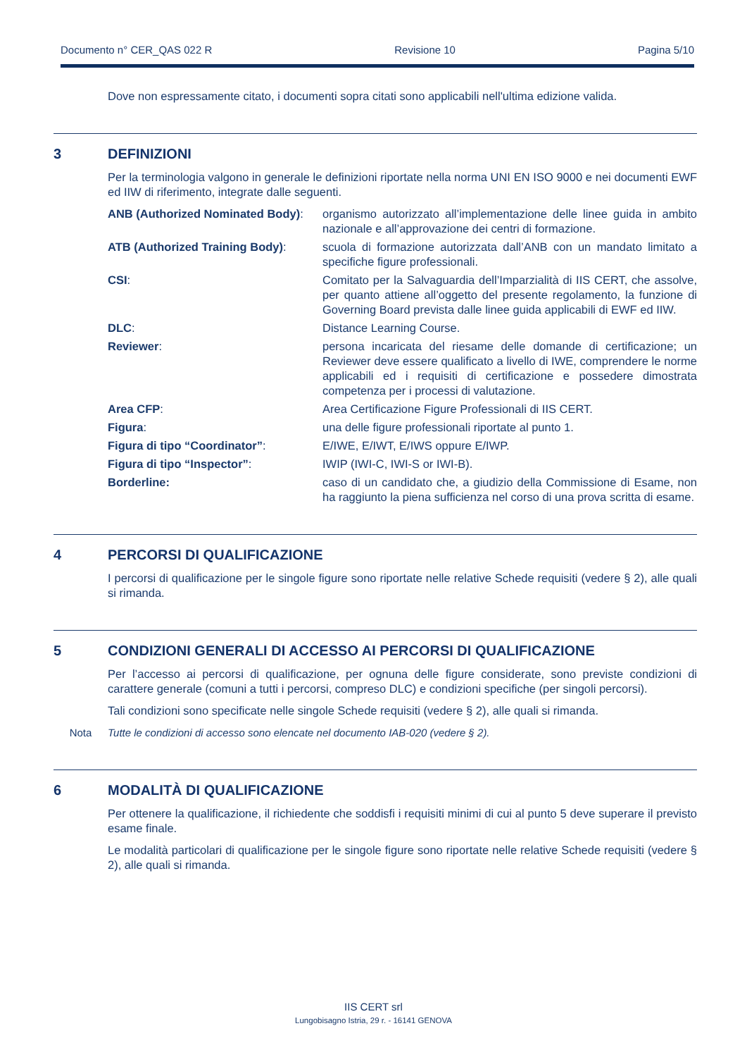Documento n° CER_QAS 022 R Revisione 10 Pagina 5/10
Dove non espressamente citato, i documenti sopra citati sono applicabili nell'ultima edizione valida.
3 DEFINIZIONI
Per la terminologia valgono in generale le definizioni riportate nella norma UNI EN ISO 9000 e nei documenti EWF ed IIW di riferimento, integrate dalle seguenti.
ANB (Authorized Nominated Body):
organismo autorizzato all’implementazione delle linee guida in ambito nazionale e all’approvazione dei centri di formazione.
ATB (Authorized Training Body):
scuola di formazione autorizzata dall’ANB con un mandato limitato a specifiche figure professionali.
CSI: Comitato per la Salvaguardia dell’Imparzialità di IIS CERT, che assolve, per quanto attiene all’oggetto del presente regolamento, la funzione di Governing Board prevista dalle linee guida applicabili di EWF ed IIW.
DLC: Distance Learning Course.
Reviewer: persona incaricata del riesame delle domande di certificazione; un Reviewer deve essere qualificato a livello di IWE, comprendere le norme applicabili ed i requisiti di certificazione e possedere dimostrata competenza per i processi di valutazione.
Area CFP: Area Certificazione Figure Professionali di IIS CERT.
Figura: una delle figure professionali riportate al punto 1.
Figura di tipo “Coordinator”: E/IWE, E/IWT, E/IWS oppure E/IWP.
Figura di tipo “Inspector”: IWIP (IWI-C, IWI-S or IWI-B).
Borderline: caso di un candidato che, a giudizio della Commissione di Esame, non ha raggiunto la piena sufficienza nel corso di una prova scritta di esame.
4 PERCORSI DI QUALIFICAZIONE
I percorsi di qualificazione per le singole figure sono riportate nelle relative Schede requisiti (vedere § 2), alle quali si rimanda.
5 CONDIZIONI GENERALI DI ACCESSO AI PERCORSI DI QUALIFICAZIONE
Per l’accesso ai percorsi di qualificazione, per ognuna delle figure considerate, sono previste condizioni di carattere generale (comuni a tutti i percorsi, compreso DLC) e condizioni specifiche (per singoli percorsi).
Tali condizioni sono specificate nelle singole Schede requisiti (vedere § 2), alle quali si rimanda.
Nota Tutte le condizioni di accesso sono elencate nel documento IAB-020 (vedere § 2).
6 MODALITÀ DI QUALIFICAZIONE
Per ottenere la qualificazione, il richiedente che soddisfi i requisiti minimi di cui al punto 5 deve superare il previsto esame finale.
Le modalità particolari di qualificazione per le singole figure sono riportate nelle relative Schede requisiti (vedere § 2), alle quali si rimanda.
IIS CERT srl
Lungobisagno Istria, 29 r. - 16141 GENOVA